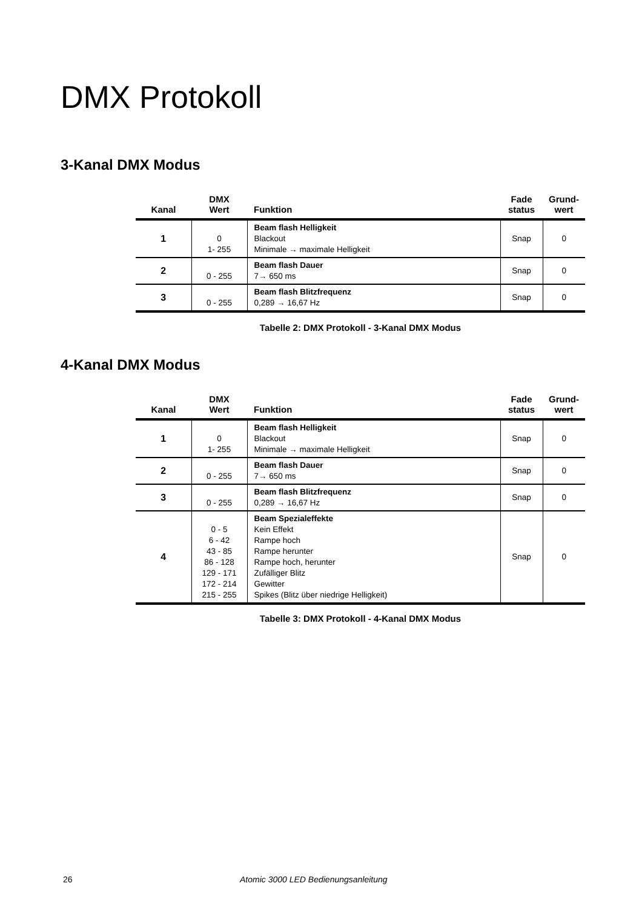DMX Protokoll
3-Kanal DMX Modus
| Kanal | DMX Wert | Funktion | Fade status | Grund- wert |
| --- | --- | --- | --- | --- |
| 1 | 0 1- 255 | Beam flash Helligkeit Blackout Minimale → maximale Helligkeit | Snap | 0 |
| 2 | 0 - 255 | Beam flash Dauer 7→ 650 ms | Snap | 0 |
| 3 | 0 - 255 | Beam flash Blitzfrequenz 0,289 → 16,67 Hz | Snap | 0 |
Tabelle 2: DMX Protokoll - 3-Kanal DMX Modus
4-Kanal DMX Modus
| Kanal | DMX Wert | Funktion | Fade status | Grund- wert |
| --- | --- | --- | --- | --- |
| 1 | 0 1- 255 | Beam flash Helligkeit Blackout Minimale → maximale Helligkeit | Snap | 0 |
| 2 | 0 - 255 | Beam flash Dauer 7→ 650 ms | Snap | 0 |
| 3 | 0 - 255 | Beam flash Blitzfrequenz 0,289 → 16,67 Hz | Snap | 0 |
| 4 | 0 - 5 6 - 42 43 - 85 86 - 128 129 - 171 172 - 214 215 - 255 | Beam Spezialeffekte Kein Effekt Rampe hoch Rampe herunter Rampe hoch, herunter Zufälliger Blitz Gewitter Spikes (Blitz über niedrige Helligkeit) | Snap | 0 |
Tabelle 3: DMX Protokoll - 4-Kanal DMX Modus
26 Atomic 3000 LED Bedienungsanleitung